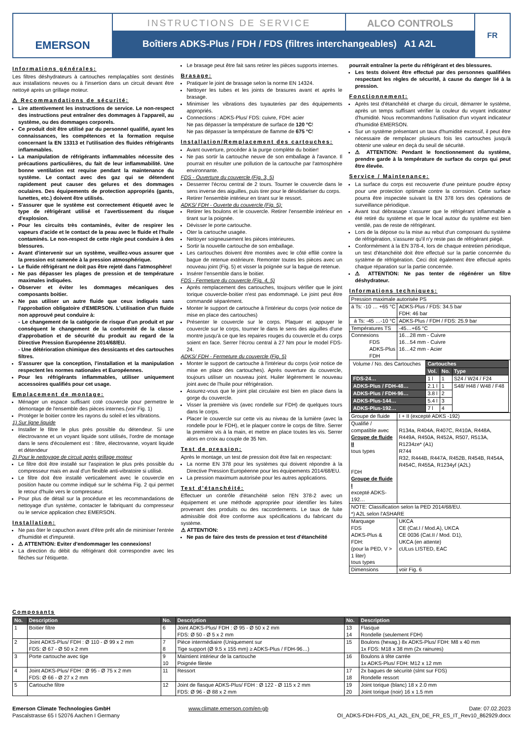EMERSON
INSTRUCTIONS DE SERVICE ALCO CONTROLS
Boîtiers ADKS-Plus / FDH / FDS (filtres interchangeables) A1 A2L
FR
Informations générales:
Les filtres déshydrateurs à cartouches remplaçables sont destinés aux installations neuves ou à l'insertion dans un circuit devant être nettoyé après un grillage moteur.
⚠ Recommandations de sécurité:
Lire attentivement les instructions de service. Le non-respect des instructions peut entraîner des dommages à l'appareil, au système, ou des dommages corporels.
Ce produit doit être utilisé par du personnel qualifié, ayant les connaissances, les compétences et la formation requise concernant la EN 13313 et l'utilisation des fluides réfrigérants inflammables.
La manipulation de réfrigérants inflammables nécessite des précautions particulières, du fait de leur inflammabilité. Une bonne ventilation est requise pendant la maintenance du système. Le contact avec des gaz qui se détendent rapidement peut causer des gelures et des dommages oculaires. Des équipements de protection appropriés (gants, lunettes, etc.) doivent être utilisés.
S'assurer que le système est correctement étiqueté avec le type de réfrigérant utilisé et l'avertissement du risque d'explosion.
Pour les circuits très contaminés, éviter de respirer les vapeurs d'acide et le contact de la peau avec le fluide et l'huile contaminés. Le non-respect de cette règle peut conduire à des blessures.
Avant d'intervenir sur un système, veuillez-vous assurer que la pression est ramenée à la pression atmosphérique.
Le fluide réfrigérant ne doit pas être rejeté dans l'atmosphère!
Ne pas dépasser les plages de pression et de température maximales indiquées.
Observer et éviter les dommages mécaniques des composants boitier.
Ne pas utiliser un autre fluide que ceux indiqués sans l'approbation obligatoire d'EMERSON. L'utilisation d'un fluide non approuvé peut conduire à:
- Le changement de la catégorie de risque d'un produit et par conséquent le changement de la conformité de la classe d'approbation et de sécurité du produit au regard de la Directive Pression Européenne 2014/68/EU.
- Une détérioration chimique des dessicants et des cartouches filtres.
S'assurer que la conception, l'installation et la manipulation respectent les normes nationales et Européennes.
Pour les réfrigérants inflammables, utiliser uniquement accessoires qualifiés pour cet usage.
Emplacement de montage:
Ménager un espace suffisant coté couvercle pour permettre le démontage de l'ensemble des pièces internes.(voir Fig. 1)
Protéger le boitier contre les rayons du soleil et les vibrations.
1) Sur ligne liquide
Installer le filtre le plus près possible du détendeur. Si une électrovanne et un voyant liquide sont utilisés, l'ordre de montage dans le sens d'écoulement est : filtre, électrovanne, voyant liquide et détendeur
2) Pour le nettoyage de circuit après grillage moteur
Le filtre doit être installé sur l'aspiration le plus près possible du compresseur mais en aval d'un flexible anti-vibratoire si utilisé.
Le filtre doit être installé verticalement avec le couvercle en position haute ou comme indiqué sur le schéma Fig. 2 qui permet le retour d'huile vers le compresseur.
Pour plus de détail sur la procédure et les recommandations de nettoyage d'un système, contacter le fabriquant du compresseur ou le service application chez EMERSON.
Installation:
Ne pas ôter le capuchon avant d'être prêt afin de minimiser l'entrée d'humidité et d'impureté.
⚠ ATTENTION: Eviter d'endommager les connexions!
La direction du débit du réfrigérant doit correspondre avec les flèches sur l'étiquette.
Le brasage peut être fait sans retirer les pièces supports internes.
Brasage:
Pratiquer le joint de brasage selon la norme EN 14324.
Nettoyer les tubes et les joints de brasures avant et après le brasage.
Minimiser les vibrations des tuyauteries par des équipements appropriés.
Connections : ADKS-Plus/ FDS: cuivre, FDH: acier
Ne pas dépasser la température de surface de 120 °C!
Ne pas dépasser la température de flamme de 675 °C!
Installation/Remplacement des cartouches:
Avant ouverture, procéder à la purge complète du boitier!
Ne pas sortir la cartouche neuve de son emballage à l'avance. Il pourrait en résulter une pollution de la cartouche par l'atmosphère environnante.
FDS - Ouverture du couvercle (Fig. 3, 5)
Desserrer l'écrou central de 2 tours. Tourner le couvercle dans le sens inverse des aiguilles, puis tirer pour le désolidariser du corps.
Retirer l'ensemble intérieur en tirant sur le ressort.
ADKS/ FDH - Ouverte du couvercle (Fig. 5):
Retirer les boulons et le couvercle. Retirer l'ensemble intérieur en tirant sur la poignée.
Dévisser le porte cartouche.
Oter la cartouche usagée.
Nettoyer soigneusement les pièces intérieures.
Sortir la nouvelle cartouche de son emballage.
Les cartouches doivent être montées avec le côté effilé contre la bague de retenue extérieure. Remonter toutes les pièces avec un nouveau joint (Fig. 5) et visser la poignée sur la bague de retenue.
Insérer l'ensemble dans le boitier.
FDS - Fermeture du couvercle (Fig. 4, 5)
Après remplacement des cartouches, toujours vérifier que le joint torique couvercle-boitier n'est pas endommagé. Le joint peut être commandé séparément.
Monter le support de cartouche à l'intérieur du corps (voir notice de mise en place des cartouches)
Présenter le couvercle sur le corps. Plaquer et appuyer le couvercle sur le corps, tourner le dans le sens des aiguilles d'une montre jusqu'à ce que les repaires rouges du couvercle et du corps soient en face. Serrer l'écrou central à 27 Nm pour le model FDS-24.
ADKS/ FDH - Fermeture du couvercle (Fig. 5)
Monter le support de cartouche à l'intérieur du corps (voir notice de mise en place des cartouches). Après ouverture du couvercle, toujours utiliser un nouveau joint. Huiler légèrement le nouveau joint avec de l'huile pour réfrigération.
Assurez-vous que le joint plat circulaire est bien en place dans la gorge du couvercle.
Visser la première vis (avec rondelle sur FDH) de quelques tours dans le corps.
Placer le couvercle sur cette vis au niveau de la lumière (avec la rondelle pour le FDH), et le plaquer contre le corps de filtre. Serrer la première vis à la main, et mettre en place toutes les vis. Serrer alors en croix au couple de 35 Nm.
Test de pression:
Après le montage, un test de pression doit être fait en respectant:
La norme EN 378 pour les systèmes qui doivent répondre à la Directive Pression Européenne pour les équipements 2014/68/EU.
La pression maximum autorisée pour les autres applications.
Test d'étanchéité:
Effectuer un contrôle d'étanchéité selon l'EN 378-2 avec un équipement et une méthode appropriée pour identifier les fuites provenant des produits ou des raccordements. Le taux de fuite admissible doit être conforme aux spécifications du fabricant du système.
⚠ ATTENTION:
Ne pas de faire des tests de pression et test d'étanchéité
pourrait entraîner la perte du réfrigérant et des blessures.
Les tests doivent être effectué par des personnes qualifiées respectant les règles de sécurité, à cause du danger lié à la pression.
Fonctionnement:
Après test d'étanchéité et charge du circuit, démarrer le système, après un temps suffisant vérifier la couleur du voyant indicateur d'humidité. Nous recommandons l'utilisation d'un voyant indicateur d'humidité EMERSON.
Sur un système présentant un taux d'humidité excessif, il peut être nécessaire de remplacer plusieurs fois les cartouches jusqu'à obtenir une valeur en deçà du seuil de sécurité.
⚠ ATTENTION: Pendant le fonctionnement du système, prendre garde à la température de surface du corps qui peut être élevée.
Service / Maintenance:
La surface du corps est recouverte d'une peinture poudre époxy pour une protection optimale contre la corrosion. Cette surface pourra être inspectée suivant la EN 378 lors des opérations de surveillance périodique.
Avant tout débrasage s'assurer que le réfrigérant inflammable a été retiré du système et que le local autour du système est bien ventilé, pas de reste de réfrigérant.
Lors de la dépose ou la mise au rebut d'un composant du système de réfrigération, s'assurer qu'il n'y reste pas de réfrigérant piégé.
Conformément à la EN 378-4, lors de chaque entretien périodique, un test d'étanchéité doit être effectué sur la partie concernée du système de réfrigération. Ceci doit également être effectué après chaque réparation sur la partie concernée.
⚠ ATTENTION: Ne pas tenter de régénérer un filtre déshydrateur.
Informations techniques:
| Pression maximale autorisée PS | |
| á Ts: -10 … +65 °C | ADKS-Plus / FDS: 34.5 bar FDH: 46 bar |
| á Ts: -45 …-10 °C | ADKS-Plus / FDH / FDS: 25.9 bar |
| Températures TS | -45…+65 °C |
| Connexions FDS ADKS-Plus FDH | 16…28 mm - Cuivre 16…54 mm - Cuivre 16…42 mm - Acier |
| / Volume / No. des Cartouches / Cartouches / / / / / Vol. / No. / Type / / FDS-24… / 1 l / 1 / S24 / W24 / F24 / / ADKS-Plus / FDH-48… / 2.1 l / 1 / S48/ H48 / W48 / F48 / / ADKS-Plus / FDH-96… / 3.8 l / 2 / / / ADKS-Plus-144… / 5.4 l / 3 / / / ADKS-Plus-192… / 7 l / 4 / / | |
| Groupe de fluide | I + II (excepté ADKS -192) |
| Qualifié / compatible avec Groupe de fluide II tous types FDH Groupe de fluide I excepté ADKS-192… | R134a, R404A, R407C, R410A, R448A, R449A, R450A, R452A, R507, R513A, R1234ze* (A1) R744 R32, R444B, R447A, R452B, R454B, R454A, R454C, R455A, R1234yf (A2L) |
| NOTE: Classification selon la PED 2014/68/EU. *) A2L selon l'ASHARE | |
| Marquage FDS ADKS-Plus & FDH: (pour la PED, V > 1 liter) tous types | UKCA CE (Cat.I / Mod.A), UKCA CE 0036 (Cat.II / Mod. D1), UKCA (en attente) cULus LISTED, EAC |
| Dimensions | voir Fig. 6 |
Composants
| No. | Description | No. | Description | No. | Description |
| --- | --- | --- | --- | --- | --- |
| 1 | Boitier filtre | 6 | Joint ADKS-Plus/ FDH : Ø 95 - Ø 50 x 2 mm FDS: Ø 50 - Ø 5 x 2 mm | 13 14 | Flasque Rondelle (seulement FDH) |
| 2 | Joint ADKS-Plus/ FDH : Ø 110 - Ø 99 x 2 mm FDS: Ø 67 - Ø 50 x 2 mm | 7 8 | Pièce intermédiaire (Uniquement sur Tige support (Ø 9.5 x 155 mm) ≥ ADKS-Plus / FDH-96…) | 15 | Boulons (hexag.) 8x ADKS-Plus/ FDH: M8 x 40 mm 1x FDS: M18 x 38 mm (2x rainures) |
| 3 | Porte cartouche avec tige | 9 10 | Maintient intérieur de la cartouche Poignée filetée | 16 | Boulons à tête carrée 1x ADKS-Plus/ FDH: M12 x 12 mm |
| 4 | Joint ADKS-Plus/ FDH : Ø 95 - Ø 75 x 2 mm FDS: Ø 66 - Ø 27 x 2 mm | 11 | Ressort | 17 18 | 2x bagues de sécurité (slmt sur FDS) Rondelle ressort |
| 5 | Cartouche filtre | 12 | Joint de flasque ADKS-Plus/ FDH : Ø 122 - Ø 115 x 2 mm FDS: Ø 96 - Ø 88 x 2 mm | 19 20 | Joint torique (blanc) 18 x 2.0 mm Joint torique (noir) 16 x 1.5 mm |
Emerson Climate Technologies GmbH
Pascalstrasse 65 I 52076 Aachen I Germany
www.climate.emerson.com/en-gb Date: 07.02.2023
OI_ADKS-FDH-FDS_A1_A2L_EN_DE_FR_ES_IT_Rev10_862929.docx